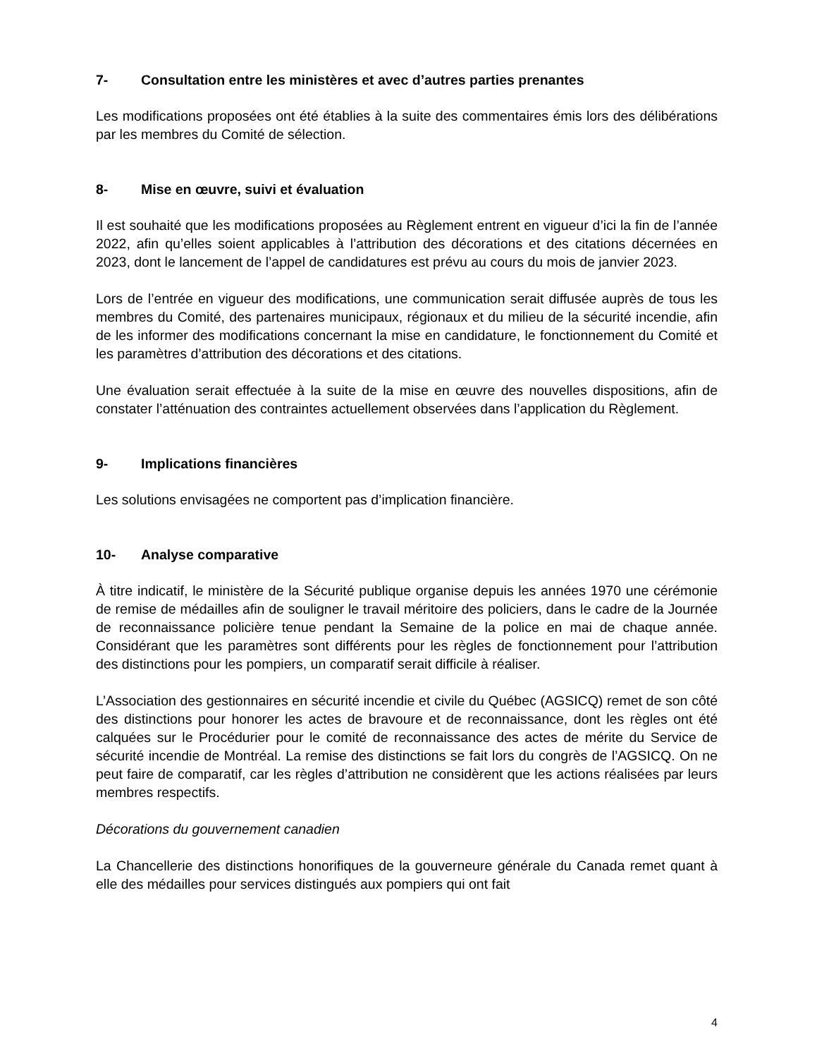7- Consultation entre les ministères et avec d’autres parties prenantes
Les modifications proposées ont été établies à la suite des commentaires émis lors des délibérations par les membres du Comité de sélection.
8- Mise en œuvre, suivi et évaluation
Il est souhaité que les modifications proposées au Règlement entrent en vigueur d’ici la fin de l’année 2022, afin qu’elles soient applicables à l’attribution des décorations et des citations décernées en 2023, dont le lancement de l’appel de candidatures est prévu au cours du mois de janvier 2023.
Lors de l’entrée en vigueur des modifications, une communication serait diffusée auprès de tous les membres du Comité, des partenaires municipaux, régionaux et du milieu de la sécurité incendie, afin de les informer des modifications concernant la mise en candidature, le fonctionnement du Comité et les paramètres d’attribution des décorations et des citations.
Une évaluation serait effectuée à la suite de la mise en œuvre des nouvelles dispositions, afin de constater l’atténuation des contraintes actuellement observées dans l’application du Règlement.
9- Implications financières
Les solutions envisagées ne comportent pas d’implication financière.
10- Analyse comparative
À titre indicatif, le ministère de la Sécurité publique organise depuis les années 1970 une cérémonie de remise de médailles afin de souligner le travail méritoire des policiers, dans le cadre de la Journée de reconnaissance policière tenue pendant la Semaine de la police en mai de chaque année. Considérant que les paramètres sont différents pour les règles de fonctionnement pour l’attribution des distinctions pour les pompiers, un comparatif serait difficile à réaliser.
L’Association des gestionnaires en sécurité incendie et civile du Québec (AGSICQ) remet de son côté des distinctions pour honorer les actes de bravoure et de reconnaissance, dont les règles ont été calquées sur le Procédurier pour le comité de reconnaissance des actes de mérite du Service de sécurité incendie de Montréal. La remise des distinctions se fait lors du congrès de l’AGSICQ. On ne peut faire de comparatif, car les règles d’attribution ne considèrent que les actions réalisées par leurs membres respectifs.
Décorations du gouvernement canadien
La Chancellerie des distinctions honorifiques de la gouverneure générale du Canada remet quant à elle des médailles pour services distingués aux pompiers qui ont fait
4